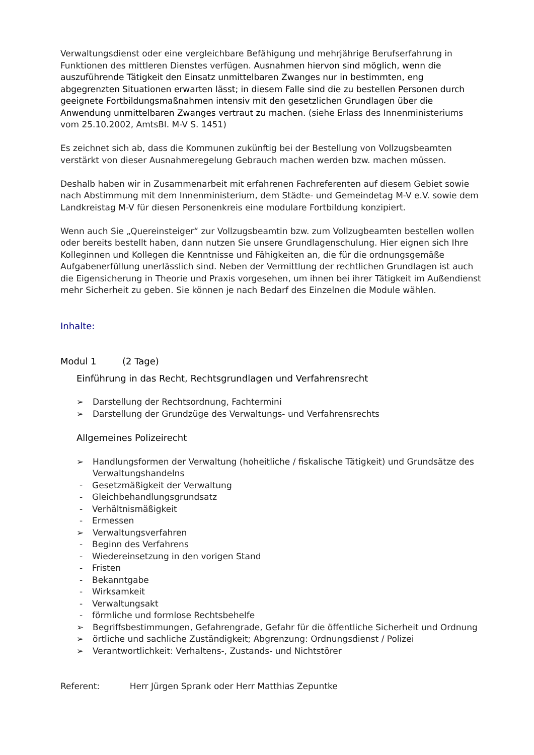Verwaltungsdienst oder eine vergleichbare Befähigung und mehrjährige Berufserfahrung in Funktionen des mittleren Dienstes verfügen. Ausnahmen hiervon sind möglich, wenn die auszuführende Tätigkeit den Einsatz unmittelbaren Zwanges nur in bestimmten, eng abgegrenzten Situationen erwarten lässt; in diesem Falle sind die zu bestellen Personen durch geeignete Fortbildungsmaßnahmen intensiv mit den gesetzlichen Grundlagen über die Anwendung unmittelbaren Zwanges vertraut zu machen. (siehe Erlass des Innenministeriums vom 25.10.2002, AmtsBl. M-V S. 1451)
Es zeichnet sich ab, dass die Kommunen zukünftig bei der Bestellung von Vollzugsbeamten verstärkt von dieser Ausnahmeregelung Gebrauch machen werden bzw. machen müssen.
Deshalb haben wir in Zusammenarbeit mit erfahrenen Fachreferenten auf diesem Gebiet sowie nach Abstimmung mit dem Innenministerium, dem Städte- und Gemeindetag M-V e.V. sowie dem Landkreistag M-V für diesen Personenkreis eine modulare Fortbildung konzipiert.
Wenn auch Sie „Quereinsteiger“ zur Vollzugsbeamtin bzw. zum Vollzugbeamten bestellen wollen oder bereits bestellt haben, dann nutzen Sie unsere Grundlagenschulung. Hier eignen sich Ihre Kolleginnen und Kollegen die Kenntnisse und Fähigkeiten an, die für die ordnungsgemäße Aufgabenerfüllung unerlässlich sind. Neben der Vermittlung der rechtlichen Grundlagen ist auch die Eigensicherung in Theorie und Praxis vorgesehen, um ihnen bei ihrer Tätigkeit im Außendienst mehr Sicherheit zu geben. Sie können je nach Bedarf des Einzelnen die Module wählen.
Inhalte:
Modul 1 (2 Tage)
Einführung in das Recht, Rechtsgrundlagen und Verfahrensrecht
➢ Darstellung der Rechtsordnung, Fachtermini
➢ Darstellung der Grundzüge des Verwaltungs- und Verfahrensrechts
Allgemeines Polizeirecht
➢ Handlungsformen der Verwaltung (hoheitliche / fiskalische Tätigkeit) und Grundsätze des Verwaltungshandelns
- Gesetzmäßigkeit der Verwaltung
- Gleichbehandlungsgrundsatz
- Verhältnismäßigkeit
- Ermessen
➢ Verwaltungsverfahren
- Beginn des Verfahrens
- Wiedereinsetzung in den vorigen Stand
- Fristen
- Bekanntgabe
- Wirksamkeit
- Verwaltungsakt
- förmliche und formlose Rechtsbehelfe
➢ Begriffsbestimmungen, Gefahrengrade, Gefahr für die öffentliche Sicherheit und Ordnung
➢ örtliche und sachliche Zuständigkeit; Abgrenzung: Ordnungsdienst / Polizei
➢ Verantwortlichkeit: Verhaltens-, Zustands- und Nichtstörer
Referent: Herr Jürgen Sprank oder Herr Matthias Zepuntke